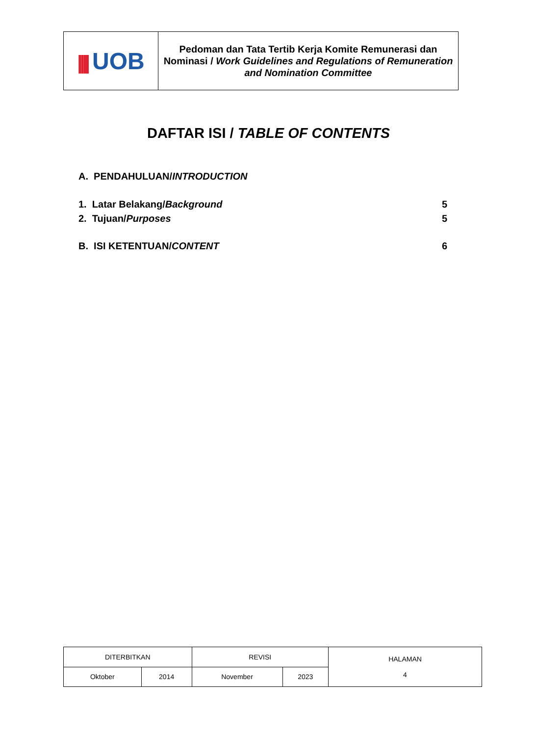| //// UOB | Pedoman dan Tata Tertib Kerja Komite Remunerasi dan Nominasi / Work Guidelines and Regulations of Remuneration and Nomination Committee |
DAFTAR ISI / TABLE OF CONTENTS
A. PENDAHULUAN/INTRODUCTION
1. Latar Belakang/Background 5
2. Tujuan/Purposes 5
B. ISI KETENTUAN/CONTENT 6
| DITERBITKAN | | REVISI | | HALAMAN 4 |
| Oktober | 2014 | November | 2023 | |